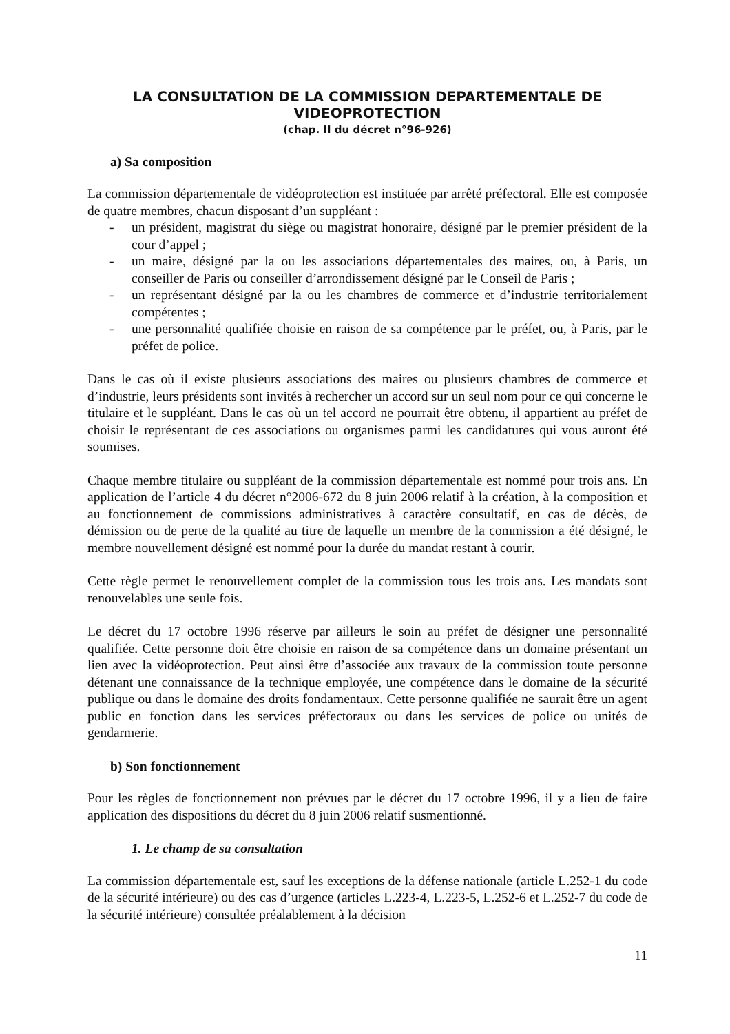LA CONSULTATION DE LA COMMISSION DEPARTEMENTALE DE VIDEOPROTECTION
(chap. II du décret n°96-926)
a) Sa composition
La commission départementale de vidéoprotection est instituée par arrêté préfectoral. Elle est composée de quatre membres, chacun disposant d’un suppléant :
- un président, magistrat du siège ou magistrat honoraire, désigné par le premier président de la cour d’appel ;
- un maire, désigné par la ou les associations départementales des maires, ou, à Paris, un conseiller de Paris ou conseiller d’arrondissement désigné par le Conseil de Paris ;
- un représentant désigné par la ou les chambres de commerce et d’industrie territorialement compétentes ;
- une personnalité qualifiée choisie en raison de sa compétence par le préfet, ou, à Paris, par le préfet de police.
Dans le cas où il existe plusieurs associations des maires ou plusieurs chambres de commerce et d’industrie, leurs présidents sont invités à rechercher un accord sur un seul nom pour ce qui concerne le titulaire et le suppléant. Dans le cas où un tel accord ne pourrait être obtenu, il appartient au préfet de choisir le représentant de ces associations ou organismes parmi les candidatures qui vous auront été soumises.
Chaque membre titulaire ou suppléant de la commission départementale est nommé pour trois ans. En application de l’article 4 du décret n°2006-672 du 8 juin 2006 relatif à la création, à la composition et au fonctionnement de commissions administratives à caractère consultatif, en cas de décès, de démission ou de perte de la qualité au titre de laquelle un membre de la commission a été désigné, le membre nouvellement désigné est nommé pour la durée du mandat restant à courir.
Cette règle permet le renouvellement complet de la commission tous les trois ans. Les mandats sont renouvelables une seule fois.
Le décret du 17 octobre 1996 réserve par ailleurs le soin au préfet de désigner une personnalité qualifiée. Cette personne doit être choisie en raison de sa compétence dans un domaine présentant un lien avec la vidéoprotection. Peut ainsi être d’associée aux travaux de la commission toute personne détenant une connaissance de la technique employée, une compétence dans le domaine de la sécurité publique ou dans le domaine des droits fondamentaux. Cette personne qualifiée ne saurait être un agent public en fonction dans les services préfectoraux ou dans les services de police ou unités de gendarmerie.
b) Son fonctionnement
Pour les règles de fonctionnement non prévues par le décret du 17 octobre 1996, il y a lieu de faire application des dispositions du décret du 8 juin 2006 relatif susmentionné.
1. Le champ de sa consultation
La commission départementale est, sauf les exceptions de la défense nationale (article L.252-1 du code de la sécurité intérieure) ou des cas d’urgence (articles L.223-4, L.223-5, L.252-6 et L.252-7 du code de la sécurité intérieure) consultée préalablement à la décision
11